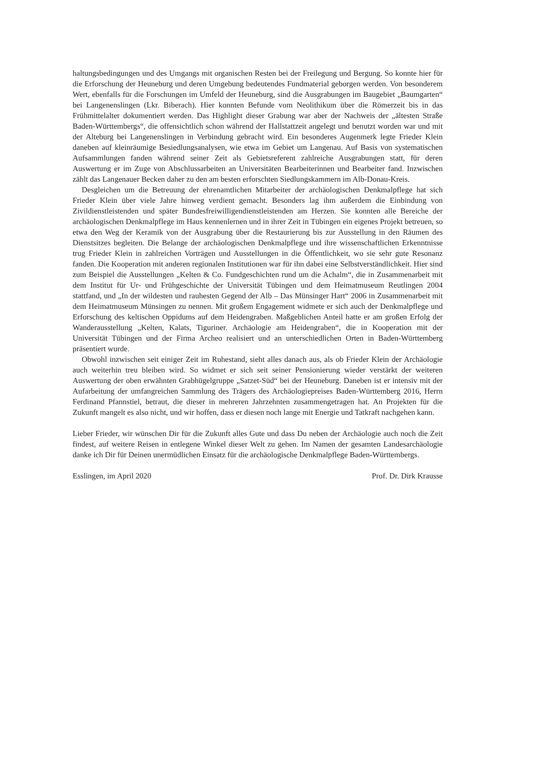haltungsbedingungen und des Umgangs mit organischen Resten bei der Freilegung und Bergung. So konnte hier für die Erforschung der Heuneburg und deren Umgebung bedeutendes Fundmaterial geborgen werden. Von besonderem Wert, ebenfalls für die Forschungen im Umfeld der Heuneburg, sind die Ausgrabungen im Baugebiet „Baumgarten“ bei Langenenslingen (Lkr. Biberach). Hier konnten Befunde vom Neolithikum über die Römerzeit bis in das Frühmittelalter dokumentiert werden. Das Highlight dieser Grabung war aber der Nachweis der „ältesten Straße Baden-Württembergs“, die offensichtlich schon während der Hallstattzeit angelegt und benutzt worden war und mit der Alteburg bei Langenenslingen in Verbindung gebracht wird. Ein besonderes Augenmerk legte Frieder Klein daneben auf kleinräumige Besiedlungsanalysen, wie etwa im Gebiet um Langenau. Auf Basis von systematischen Aufsammlungen fanden während seiner Zeit als Gebietsreferent zahlreiche Ausgrabungen statt, für deren Auswertung er im Zuge von Abschlussarbeiten an Universitäten Bearbeiterinnen und Bearbeiter fand. Inzwischen zählt das Langenauer Becken daher zu den am besten erforschten Siedlungskammern im Alb-Donau-Kreis.
Desgleichen um die Betreuung der ehrenamtlichen Mitarbeiter der archäologischen Denkmalpflege hat sich Frieder Klein über viele Jahre hinweg verdient gemacht. Besonders lag ihm außerdem die Einbindung von Zivildienstleistenden und später Bundesfreiwilligendienstleistenden am Herzen. Sie konnten alle Bereiche der archäologischen Denkmalpflege im Haus kennenlernen und in ihrer Zeit in Tübingen ein eigenes Projekt betreuen, so etwa den Weg der Keramik von der Ausgrabung über die Restaurierung bis zur Ausstellung in den Räumen des Dienstsitzes begleiten. Die Belange der archäologischen Denkmalpflege und ihre wissenschaftlichen Erkenntnisse trug Frieder Klein in zahlreichen Vorträgen und Ausstellungen in die Öffentlichkeit, wo sie sehr gute Resonanz fanden. Die Kooperation mit anderen regionalen Institutionen war für ihn dabei eine Selbstverständlichkeit. Hier sind zum Beispiel die Ausstellungen „Kelten & Co. Fundgeschichten rund um die Achalm“, die in Zusammenarbeit mit dem Institut für Ur- und Frühgeschichte der Universität Tübingen und dem Heimatmuseum Reutlingen 2004 stattfand, und „In der wildesten und rauhesten Gegend der Alb – Das Münsinger Hart“ 2006 in Zusammenarbeit mit dem Heimatmuseum Münsingen zu nennen. Mit großem Engagement widmete er sich auch der Denkmalpflege und Erforschung des keltischen Oppidums auf dem Heidengraben. Maßgeblichen Anteil hatte er am großen Erfolg der Wanderausstellung „Kelten, Kalats, Tiguriner. Archäologie am Heidengraben“, die in Kooperation mit der Universität Tübingen und der Firma Archeo realisiert und an unterschiedlichen Orten in Baden-Württemberg präsentiert wurde.
Obwohl inzwischen seit einiger Zeit im Ruhestand, sieht alles danach aus, als ob Frieder Klein der Archäologie auch weiterhin treu bleiben wird. So widmet er sich seit seiner Pensionierung wieder verstärkt der weiteren Auswertung der oben erwähnten Grabhügelgruppe „Satzet-Süd“ bei der Heuneburg. Daneben ist er intensiv mit der Aufarbeitung der umfangreichen Sammlung des Trägers des Archäologiepreises Baden-Württemberg 2016, Herrn Ferdinand Pfannstiel, betraut, die dieser in mehreren Jahrzehnten zusammengetragen hat. An Projekten für die Zukunft mangelt es also nicht, und wir hoffen, dass er diesen noch lange mit Energie und Tatkraft nachgehen kann.
Lieber Frieder, wir wünschen Dir für die Zukunft alles Gute und dass Du neben der Archäologie auch noch die Zeit findest, auf weitere Reisen in entlegene Winkel dieser Welt zu gehen. Im Namen der gesamten Landesarchäologie danke ich Dir für Deinen unermüdlichen Einsatz für die archäologische Denkmalpflege Baden-Württembergs.
Esslingen, im April 2020 Prof. Dr. Dirk Krausse